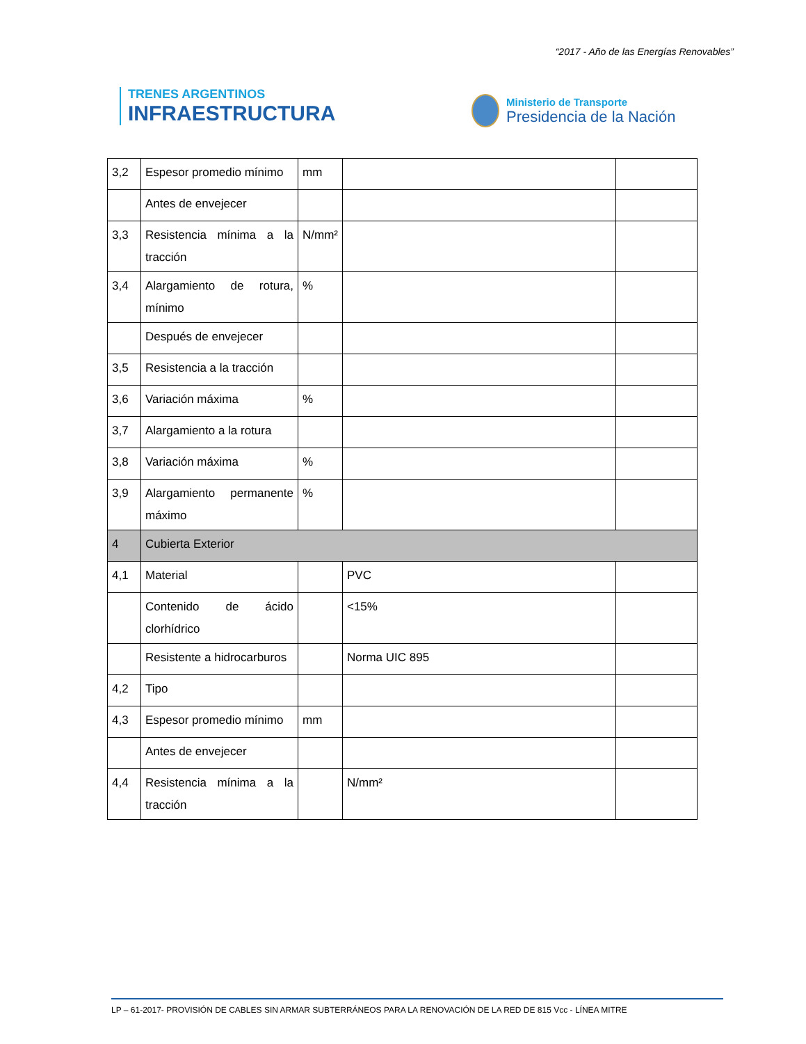“2017 - Año de las Energías Renovables”
TRENES ARGENTINOS
INFRAESTRUCTURA
Ministerio de Transporte
Presidencia de la Nación
| 3,2 | Espesor promedio mínimo | mm | | |
| | Antes de envejecer | | | |
| 3,3 | Resistencia mínima a la tracción | N/mm² | | |
| 3,4 | Alargamiento de rotura, mínimo | % | | |
| | Después de envejecer | | | |
| 3,5 | Resistencia a la tracción | | | |
| 3,6 | Variación máxima | % | | |
| 3,7 | Alargamiento a la rotura | | | |
| 3,8 | Variación máxima | % | | |
| 3,9 | Alargamiento permanente máximo | % | | |
| 4 | Cubierta Exterior | | | |
| 4,1 | Material | | PVC | |
| | Contenido de ácido clorhídrico | | <15% | |
| | Resistente a hidrocarburos | | Norma UIC 895 | |
| 4,2 | Tipo | | | |
| 4,3 | Espesor promedio mínimo | mm | | |
| | Antes de envejecer | | | |
| 4,4 | Resistencia mínima a la tracción | | N/mm² | |
LP – 61-2017- PROVISIÓN DE CABLES SIN ARMAR SUBTERRÁNEOS PARA LA RENOVACIÓN DE LA RED DE 815 Vcc - LÍNEA MITRE